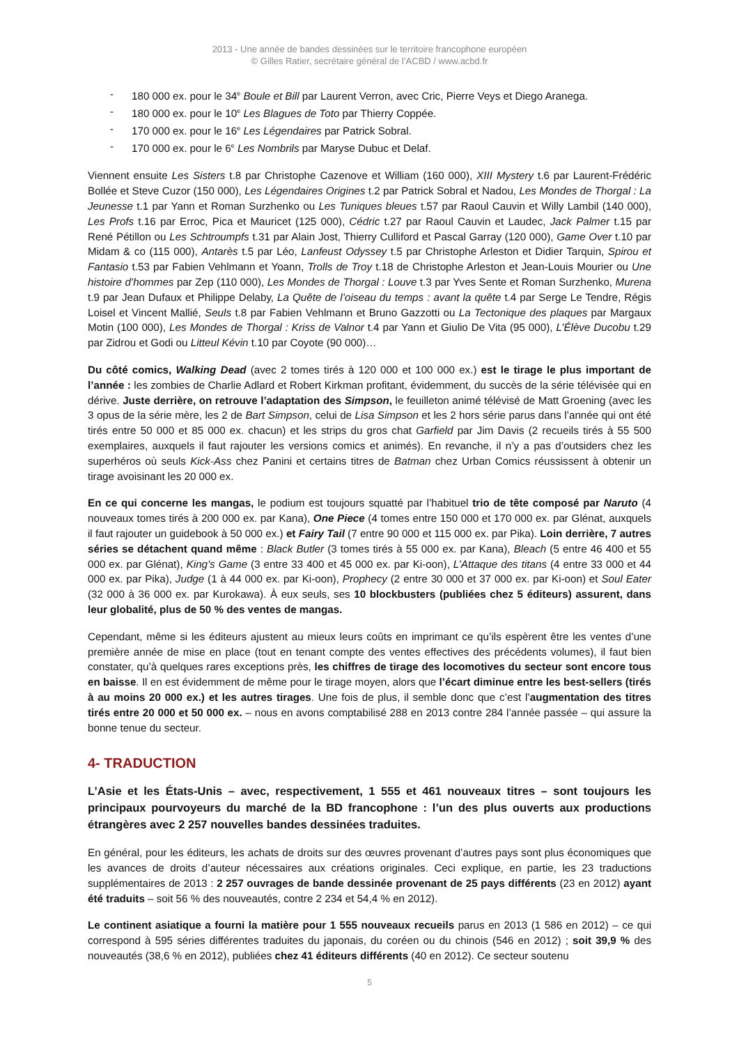2013 - Une année de bandes dessinées sur le territoire francophone européen
© Gilles Ratier, secrétaire général de l’ACBD / www.acbd.fr
- 180 000 ex. pour le 34<sup>e</sup> Boule et Bill par Laurent Verron, avec Cric, Pierre Veys et Diego Aranega.
- 180 000 ex. pour le 10<sup>e</sup> Les Blagues de Toto par Thierry Coppée.
- 170 000 ex. pour le 16<sup>e</sup> Les Légendaires par Patrick Sobral.
- 170 000 ex. pour le 6<sup>e</sup> Les Nombrils par Maryse Dubuc et Delaf.
Viennent ensuite Les Sisters t.8 par Christophe Cazenove et William (160 000), XIII Mystery t.6 par Laurent-Frédéric Bollée et Steve Cuzor (150 000), Les Légendaires Origines t.2 par Patrick Sobral et Nadou, Les Mondes de Thorgal : La Jeunesse t.1 par Yann et Roman Surzhenko ou Les Tuniques bleues t.57 par Raoul Cauvin et Willy Lambil (140 000), Les Profs t.16 par Erroc, Pica et Mauricet (125 000), Cédric t.27 par Raoul Cauvin et Laudec, Jack Palmer t.15 par René Pétillon ou Les Schtroumpfs t.31 par Alain Jost, Thierry Culliford et Pascal Garray (120 000), Game Over t.10 par Midam & co (115 000), Antarès t.5 par Léo, Lanfeust Odyssey t.5 par Christophe Arleston et Didier Tarquin, Spirou et Fantasio t.53 par Fabien Vehlmann et Yoann, Trolls de Troy t.18 de Christophe Arleston et Jean-Louis Mourier ou Une histoire d’hommes par Zep (110 000), Les Mondes de Thorgal : Louve t.3 par Yves Sente et Roman Surzhenko, Murena t.9 par Jean Dufaux et Philippe Delaby, La Quête de l’oiseau du temps : avant la quête t.4 par Serge Le Tendre, Régis Loisel et Vincent Mallié, Seuls t.8 par Fabien Vehlmann et Bruno Gazzotti ou La Tectonique des plaques par Margaux Motin (100 000), Les Mondes de Thorgal : Kriss de Valnor t.4 par Yann et Giulio De Vita (95 000), L’Élève Ducobu t.29 par Zidrou et Godi ou Litteul Kévin t.10 par Coyote (90 000)…
Du côté comics, Walking Dead (avec 2 tomes tirés à 120 000 et 100 000 ex.) est le tirage le plus important de l’année : les zombies de Charlie Adlard et Robert Kirkman profitant, évidemment, du succès de la série télévisée qui en dérive. Juste derrière, on retrouve l’adaptation des Simpson, le feuilleton animé télévisé de Matt Groening (avec les 3 opus de la série mère, les 2 de Bart Simpson, celui de Lisa Simpson et les 2 hors série parus dans l’année qui ont été tirés entre 50 000 et 85 000 ex. chacun) et les strips du gros chat Garfield par Jim Davis (2 recueils tirés à 55 500 exemplaires, auxquels il faut rajouter les versions comics et animés). En revanche, il n’y a pas d’outsiders chez les superhéros où seuls Kick-Ass chez Panini et certains titres de Batman chez Urban Comics réussissent à obtenir un tirage avoisinant les 20 000 ex.
En ce qui concerne les mangas, le podium est toujours squatté par l’habituel trio de tête composé par Naruto (4 nouveaux tomes tirés à 200 000 ex. par Kana), One Piece (4 tomes entre 150 000 et 170 000 ex. par Glénat, auxquels il faut rajouter un guidebook à 50 000 ex.) et Fairy Tail (7 entre 90 000 et 115 000 ex. par Pika). Loin derrière, 7 autres séries se détachent quand même : Black Butler (3 tomes tirés à 55 000 ex. par Kana), Bleach (5 entre 46 400 et 55 000 ex. par Glénat), King’s Game (3 entre 33 400 et 45 000 ex. par Ki-oon), L’Attaque des titans (4 entre 33 000 et 44 000 ex. par Pika), Judge (1 à 44 000 ex. par Ki-oon), Prophecy (2 entre 30 000 et 37 000 ex. par Ki-oon) et Soul Eater (32 000 à 36 000 ex. par Kurokawa). À eux seuls, ses 10 blockbusters (publiées chez 5 éditeurs) assurent, dans leur globalité, plus de 50 % des ventes de mangas.
Cependant, même si les éditeurs ajustent au mieux leurs coûts en imprimant ce qu’ils espèrent être les ventes d’une première année de mise en place (tout en tenant compte des ventes effectives des précédents volumes), il faut bien constater, qu’à quelques rares exceptions près, les chiffres de tirage des locomotives du secteur sont encore tous en baisse. Il en est évidemment de même pour le tirage moyen, alors que l’écart diminue entre les best-sellers (tirés à au moins 20 000 ex.) et les autres tirages. Une fois de plus, il semble donc que c’est l’augmentation des titres tirés entre 20 000 et 50 000 ex. – nous en avons comptabilisé 288 en 2013 contre 284 l’année passée – qui assure la bonne tenue du secteur.
4- TRADUCTION
L’Asie et les États-Unis – avec, respectivement, 1 555 et 461 nouveaux titres – sont toujours les principaux pourvoyeurs du marché de la BD francophone : l’un des plus ouverts aux productions étrangères avec 2 257 nouvelles bandes dessinées traduites.
En général, pour les éditeurs, les achats de droits sur des œuvres provenant d’autres pays sont plus économiques que les avances de droits d’auteur nécessaires aux créations originales. Ceci explique, en partie, les 23 traductions supplémentaires de 2013 : 2 257 ouvrages de bande dessinée provenant de 25 pays différents (23 en 2012) ayant été traduits – soit 56 % des nouveautés, contre 2 234 et 54,4 % en 2012).
Le continent asiatique a fourni la matière pour 1 555 nouveaux recueils parus en 2013 (1 586 en 2012) – ce qui correspond à 595 séries différentes traduites du japonais, du coréen ou du chinois (546 en 2012) ; soit 39,9 % des nouveautés (38,6 % en 2012), publiées chez 41 éditeurs différents (40 en 2012). Ce secteur soutenu
5